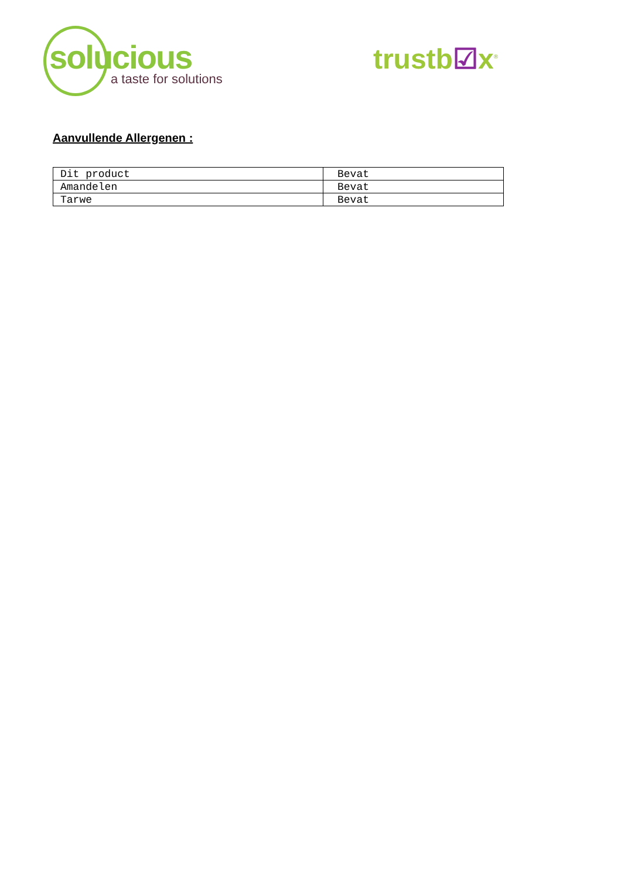solucious
a taste for solutions
trustb☑x<sup>®</sup>
Aanvullende Allergenen :
| Dit product | Bevat |
| Amandelen | Bevat |
| Tarwe | Bevat |